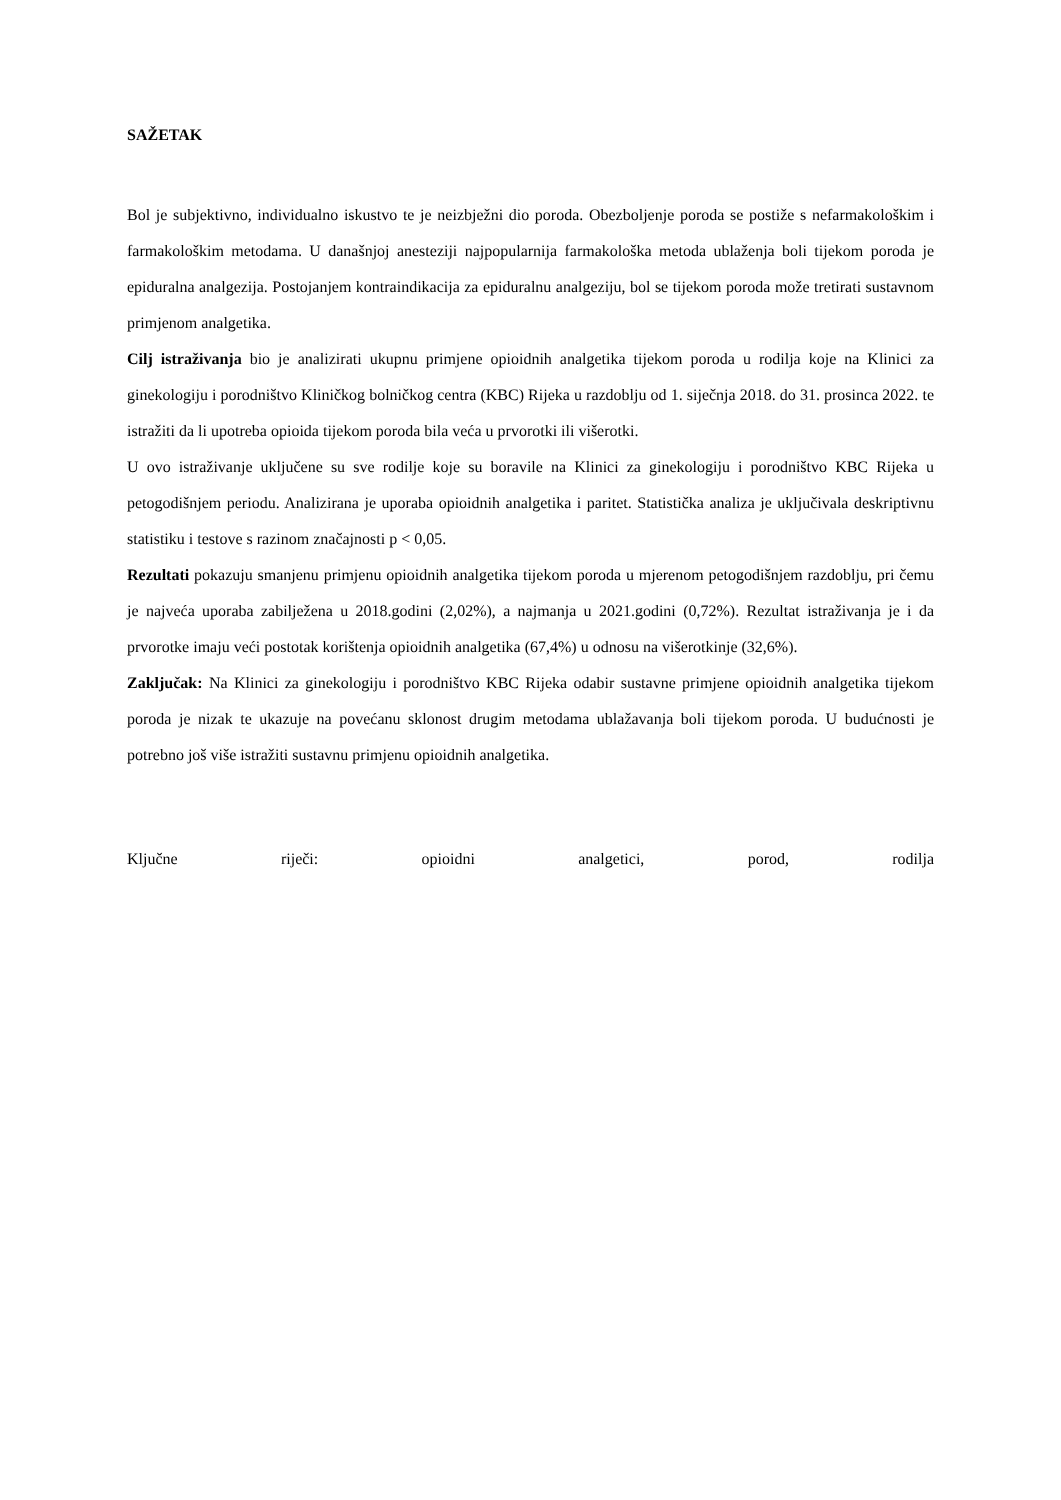SAŽETAK
Bol je subjektivno, individualno iskustvo te je neizbježni dio poroda. Obezboljenje poroda se postiže s nefarmakološkim i farmakološkim metodama. U današnjoj anesteziji najpopularnija farmakološka metoda ublaženja boli tijekom poroda je epiduralna analgezija. Postojanjem kontraindikacija za epiduralnu analgeziju, bol se tijekom poroda može tretirati sustavnom primjenom analgetika.
Cilj istraživanja bio je analizirati ukupnu primjene opioidnih analgetika tijekom poroda u rodilja koje na Klinici za ginekologiju i porodništvo Kliničkog bolničkog centra (KBC) Rijeka u razdoblju od 1. siječnja 2018. do 31. prosinca 2022. te istražiti da li upotreba opioida tijekom poroda bila veća u prvorotki ili višerotki.
U ovo istraživanje uključene su sve rodilje koje su boravile na Klinici za ginekologiju i porodništvo KBC Rijeka u petogodišnjem periodu. Analizirana je uporaba opioidnih analgetika i paritet. Statistička analiza je uključivala deskriptivnu statistiku i testove s razinom značajnosti p < 0,05.
Rezultati pokazuju smanjenu primjenu opioidnih analgetika tijekom poroda u mjerenom petogodišnjem razdoblju, pri čemu je najveća uporaba zabilježena u 2018.godini (2,02%), a najmanja u 2021.godini (0,72%). Rezultat istraživanja je i da prvorotke imaju veći postotak korištenja opioidnih analgetika (67,4%) u odnosu na višerotkinje (32,6%).
Zaključak: Na Klinici za ginekologiju i porodništvo KBC Rijeka odabir sustavne primjene opioidnih analgetika tijekom poroda je nizak te ukazuje na povećanu sklonost drugim metodama ublažavanja boli tijekom poroda. U budućnosti je potrebno još više istražiti sustavnu primjenu opioidnih analgetika.
Ključne riječi: opioidni analgetici, porod, rodilja